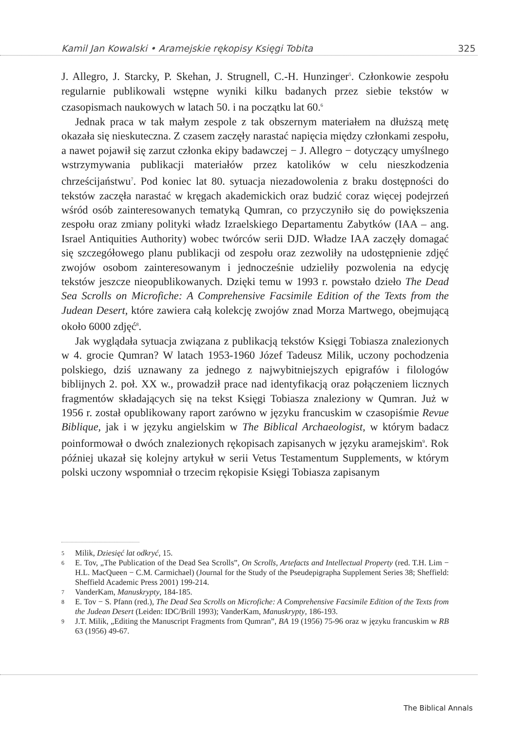Kamil Jan Kowalski • Aramejskie rękopisy Księgi Tobita 325
J. Allegro, J. Starcky, P. Skehan, J. Strugnell, C.-H. Hunzinger<sup>5</sup>. Członkowie zespołu regularnie publikowali wstępne wyniki kilku badanych przez siebie tekstów w czasopismach naukowych w latach 50. i na początku lat 60.<sup>6</sup>
Jednak praca w tak małym zespole z tak obszernym materiałem na dłuższą metę okazała się nieskuteczna. Z czasem zaczęły narastać napięcia między członkami zespołu, a nawet pojawił się zarzut członka ekipy badawczej − J. Allegro − dotyczący umyślnego wstrzymywania publikacji materiałów przez katolików w celu nieszkodzenia chrześcijaństwu<sup>7</sup>. Pod koniec lat 80. sytuacja niezadowolenia z braku dostępności do tekstów zaczęła narastać w kręgach akademickich oraz budzić coraz więcej podejrzeń wśród osób zainteresowanych tematyką Qumran, co przyczyniło się do powiększenia zespołu oraz zmiany polityki władz Izraelskiego Departamentu Zabytków (IAA – ang. Israel Antiquities Authority) wobec twórców serii DJD. Władze IAA zaczęły domagać się szczegółowego planu publikacji od zespołu oraz zezwoliły na udostępnienie zdjęć zwojów osobom zainteresowanym i jednocześnie udzieliły pozwolenia na edycję tekstów jeszcze nieopublikowanych. Dzięki temu w 1993 r. powstało dzieło The Dead Sea Scrolls on Microfiche: A Comprehensive Facsimile Edition of the Texts from the Judean Desert, które zawiera całą kolekcję zwojów znad Morza Martwego, obejmującą około 6000 zdjęć<sup>8</sup>.
Jak wyglądała sytuacja związana z publikacją tekstów Księgi Tobiasza znalezionych w 4. grocie Qumran? W latach 1953-1960 Józef Tadeusz Milik, uczony pochodzenia polskiego, dziś uznawany za jednego z najwybitniejszych epigrafów i filologów biblijnych 2. poł. XX w., prowadził prace nad identyfikacją oraz połączeniem licznych fragmentów składających się na tekst Księgi Tobiasza znaleziony w Qumran. Już w 1956 r. został opublikowany raport zarówno w języku francuskim w czasopiśmie Revue Biblique, jak i w języku angielskim w The Biblical Archaeologist, w którym badacz poinformował o dwóch znalezionych rękopisach zapisanych w języku aramejskim<sup>9</sup>. Rok później ukazał się kolejny artykuł w serii Vetus Testamentum Supplements, w którym polski uczony wspomniał o trzecim rękopisie Księgi Tobiasza zapisanym
5 Milik, Dziesięć lat odkryć, 15.
6 E. Tov, „The Publication of the Dead Sea Scrolls”, On Scrolls, Artefacts and Intellectual Property (red. T.H. Lim − H.L. MacQueen − C.M. Carmichael) (Journal for the Study of the Pseudepigrapha Supplement Series 38; Sheffield: Sheffield Academic Press 2001) 199-214.
7 VanderKam, Manuskrypty, 184-185.
8 E. Tov − S. Pfann (red.), The Dead Sea Scrolls on Microfiche: A Comprehensive Facsimile Edition of the Texts from the Judean Desert (Leiden: IDC/Brill 1993); VanderKam, Manuskrypty, 186-193.
9 J.T. Milik, „Editing the Manuscript Fragments from Qumran”, BA 19 (1956) 75-96 oraz w języku francuskim w RB 63 (1956) 49-67.
The Biblical Annals